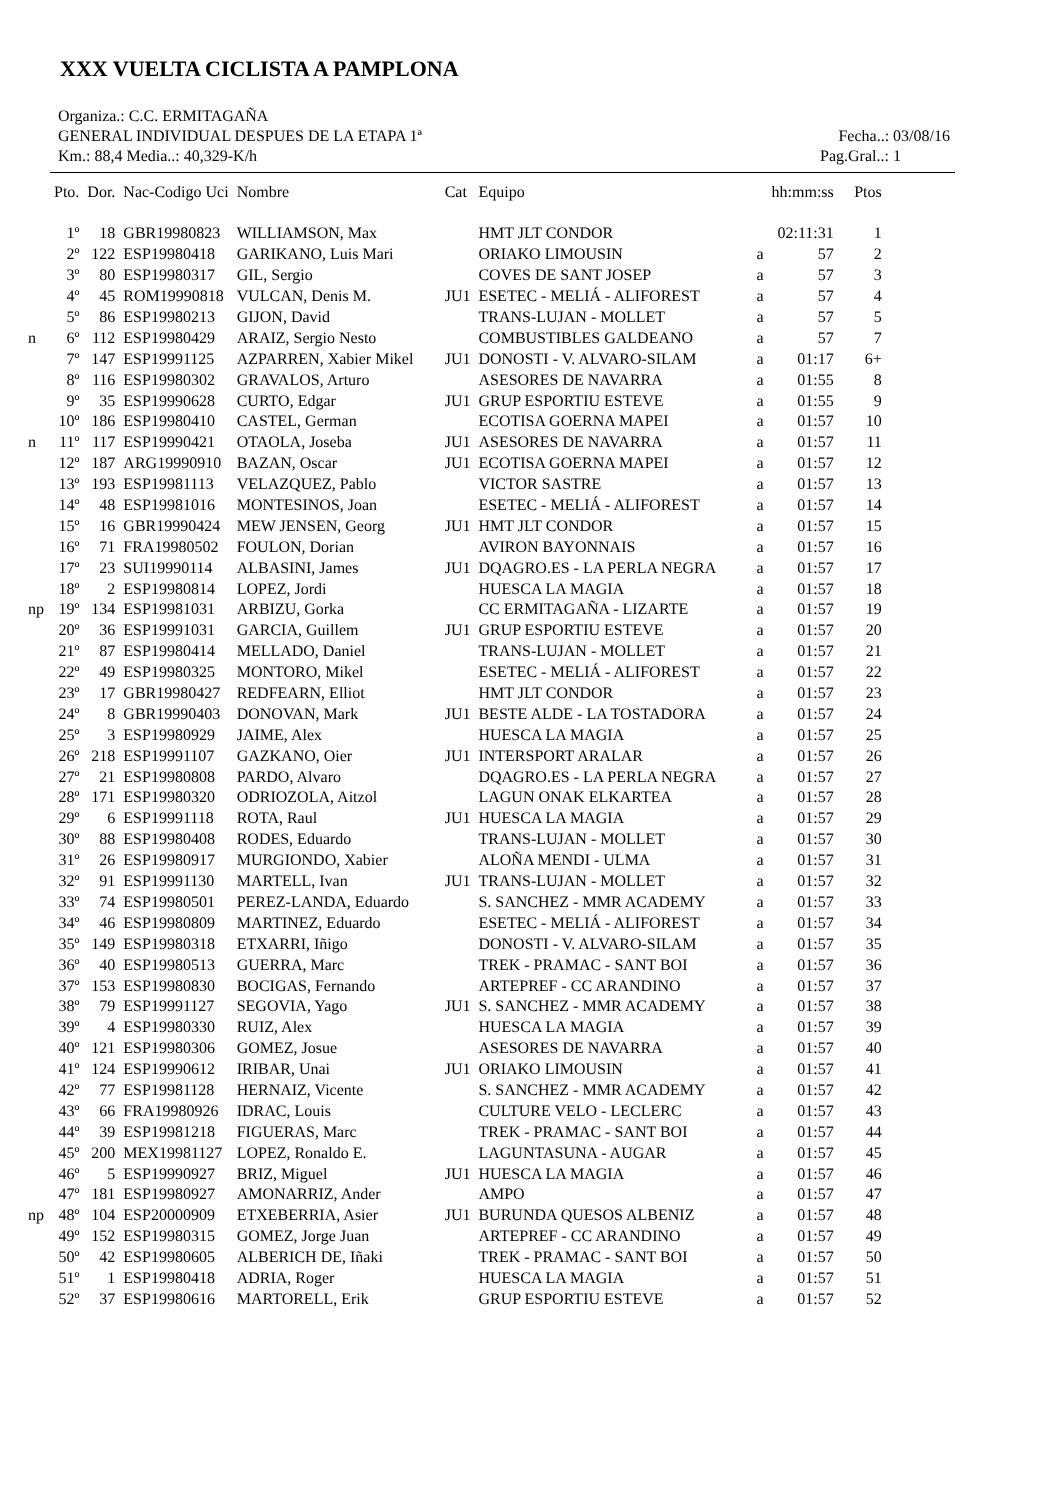XXX VUELTA CICLISTA A PAMPLONA
Organiza.: C.C. ERMITAGAÑA
GENERAL INDIVIDUAL DESPUES DE LA ETAPA 1ª Fecha..: 03/08/16
Km.: 88,4 Media..: 40,329-K/h Pag.Gral..: 1
| | Pto. | Dor. | Nac-Codigo Uci | Nombre | Cat | Equipo | | hh:mm:ss | Ptos |
| --- | --- | --- | --- | --- | --- | --- | --- | --- | --- |
| | 1º | 18 | GBR19980823 | WILLIAMSON, Max | | HMT JLT CONDOR | | 02:11:31 | 1 |
| | 2º | 122 | ESP19980418 | GARIKANO, Luis Mari | | ORIAKO LIMOUSIN | a | 57 | 2 |
| | 3º | 80 | ESP19980317 | GIL, Sergio | | COVES DE SANT JOSEP | a | 57 | 3 |
| | 4º | 45 | ROM19990818 | VULCAN, Denis M. | JU1 | ESETEC - MELIÁ - ALIFOREST | a | 57 | 4 |
| | 5º | 86 | ESP19980213 | GIJON, David | | TRANS-LUJAN - MOLLET | a | 57 | 5 |
| n | 6º | 112 | ESP19980429 | ARAIZ, Sergio Nesto | | COMBUSTIBLES GALDEANO | a | 57 | 7 |
| | 7º | 147 | ESP19991125 | AZPARREN, Xabier Mikel | JU1 | DONOSTI - V. ALVARO-SILAM | a | 01:17 | 6+ |
| | 8º | 116 | ESP19980302 | GRAVALOS, Arturo | | ASESORES DE NAVARRA | a | 01:55 | 8 |
| | 9º | 35 | ESP19990628 | CURTO, Edgar | JU1 | GRUP ESPORTIU ESTEVE | a | 01:55 | 9 |
| | 10º | 186 | ESP19980410 | CASTEL, German | | ECOTISA GOERNA MAPEI | a | 01:57 | 10 |
| n | 11º | 117 | ESP19990421 | OTAOLA, Joseba | JU1 | ASESORES DE NAVARRA | a | 01:57 | 11 |
| | 12º | 187 | ARG19990910 | BAZAN, Oscar | JU1 | ECOTISA GOERNA MAPEI | a | 01:57 | 12 |
| | 13º | 193 | ESP19981113 | VELAZQUEZ, Pablo | | VICTOR SASTRE | a | 01:57 | 13 |
| | 14º | 48 | ESP19981016 | MONTESINOS, Joan | | ESETEC - MELIÁ - ALIFOREST | a | 01:57 | 14 |
| | 15º | 16 | GBR19990424 | MEW JENSEN, Georg | JU1 | HMT JLT CONDOR | a | 01:57 | 15 |
| | 16º | 71 | FRA19980502 | FOULON, Dorian | | AVIRON BAYONNAIS | a | 01:57 | 16 |
| | 17º | 23 | SUI19990114 | ALBASINI, James | JU1 | DQAGRO.ES - LA PERLA NEGRA | a | 01:57 | 17 |
| | 18º | 2 | ESP19980814 | LOPEZ, Jordi | | HUESCA LA MAGIA | a | 01:57 | 18 |
| np | 19º | 134 | ESP19981031 | ARBIZU, Gorka | | CC ERMITAGAÑA - LIZARTE | a | 01:57 | 19 |
| | 20º | 36 | ESP19991031 | GARCIA, Guillem | JU1 | GRUP ESPORTIU ESTEVE | a | 01:57 | 20 |
| | 21º | 87 | ESP19980414 | MELLADO, Daniel | | TRANS-LUJAN - MOLLET | a | 01:57 | 21 |
| | 22º | 49 | ESP19980325 | MONTORO, Mikel | | ESETEC - MELIÁ - ALIFOREST | a | 01:57 | 22 |
| | 23º | 17 | GBR19980427 | REDFEARN, Elliot | | HMT JLT CONDOR | a | 01:57 | 23 |
| | 24º | 8 | GBR19990403 | DONOVAN, Mark | JU1 | BESTE ALDE - LA TOSTADORA | a | 01:57 | 24 |
| | 25º | 3 | ESP19980929 | JAIME, Alex | | HUESCA LA MAGIA | a | 01:57 | 25 |
| | 26º | 218 | ESP19991107 | GAZKANO, Oier | JU1 | INTERSPORT ARALAR | a | 01:57 | 26 |
| | 27º | 21 | ESP19980808 | PARDO, Alvaro | | DQAGRO.ES - LA PERLA NEGRA | a | 01:57 | 27 |
| | 28º | 171 | ESP19980320 | ODRIOZOLA, Aitzol | | LAGUN ONAK ELKARTEA | a | 01:57 | 28 |
| | 29º | 6 | ESP19991118 | ROTA, Raul | JU1 | HUESCA LA MAGIA | a | 01:57 | 29 |
| | 30º | 88 | ESP19980408 | RODES, Eduardo | | TRANS-LUJAN - MOLLET | a | 01:57 | 30 |
| | 31º | 26 | ESP19980917 | MURGIONDO, Xabier | | ALOÑA MENDI - ULMA | a | 01:57 | 31 |
| | 32º | 91 | ESP19991130 | MARTELL, Ivan | JU1 | TRANS-LUJAN - MOLLET | a | 01:57 | 32 |
| | 33º | 74 | ESP19980501 | PEREZ-LANDA, Eduardo | | S. SANCHEZ - MMR ACADEMY | a | 01:57 | 33 |
| | 34º | 46 | ESP19980809 | MARTINEZ, Eduardo | | ESETEC - MELIÁ - ALIFOREST | a | 01:57 | 34 |
| | 35º | 149 | ESP19980318 | ETXARRI, Iñigo | | DONOSTI - V. ALVARO-SILAM | a | 01:57 | 35 |
| | 36º | 40 | ESP19980513 | GUERRA, Marc | | TREK - PRAMAC - SANT BOI | a | 01:57 | 36 |
| | 37º | 153 | ESP19980830 | BOCIGAS, Fernando | | ARTEPREF - CC ARANDINO | a | 01:57 | 37 |
| | 38º | 79 | ESP19991127 | SEGOVIA, Yago | JU1 | S. SANCHEZ - MMR ACADEMY | a | 01:57 | 38 |
| | 39º | 4 | ESP19980330 | RUIZ, Alex | | HUESCA LA MAGIA | a | 01:57 | 39 |
| | 40º | 121 | ESP19980306 | GOMEZ, Josue | | ASESORES DE NAVARRA | a | 01:57 | 40 |
| | 41º | 124 | ESP19990612 | IRIBAR, Unai | JU1 | ORIAKO LIMOUSIN | a | 01:57 | 41 |
| | 42º | 77 | ESP19981128 | HERNAIZ, Vicente | | S. SANCHEZ - MMR ACADEMY | a | 01:57 | 42 |
| | 43º | 66 | FRA19980926 | IDRAC, Louis | | CULTURE VELO - LECLERC | a | 01:57 | 43 |
| | 44º | 39 | ESP19981218 | FIGUERAS, Marc | | TREK - PRAMAC - SANT BOI | a | 01:57 | 44 |
| | 45º | 200 | MEX19981127 | LOPEZ, Ronaldo E. | | LAGUNTASUNA - AUGAR | a | 01:57 | 45 |
| | 46º | 5 | ESP19990927 | BRIZ, Miguel | JU1 | HUESCA LA MAGIA | a | 01:57 | 46 |
| | 47º | 181 | ESP19980927 | AMONARRIZ, Ander | | AMPO | a | 01:57 | 47 |
| np | 48º | 104 | ESP20000909 | ETXEBERRIA, Asier | JU1 | BURUNDA QUESOS ALBENIZ | a | 01:57 | 48 |
| | 49º | 152 | ESP19980315 | GOMEZ, Jorge Juan | | ARTEPREF - CC ARANDINO | a | 01:57 | 49 |
| | 50º | 42 | ESP19980605 | ALBERICH DE, Iñaki | | TREK - PRAMAC - SANT BOI | a | 01:57 | 50 |
| | 51º | 1 | ESP19980418 | ADRIA, Roger | | HUESCA LA MAGIA | a | 01:57 | 51 |
| | 52º | 37 | ESP19980616 | MARTORELL, Erik | | GRUP ESPORTIU ESTEVE | a | 01:57 | 52 |